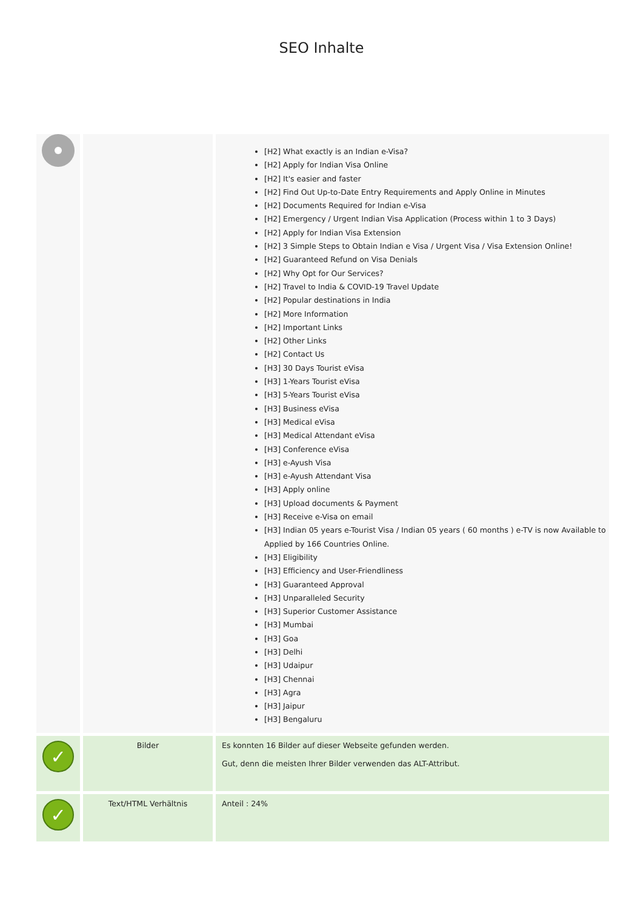SEO Inhalte
| | | [H2] What exactly is an Indian e-Visa? [H2] Apply for Indian Visa Online [H2] It's easier and faster [H2] Find Out Up-to-Date Entry Requirements and Apply Online in Minutes [H2] Documents Required for Indian e-Visa [H2] Emergency / Urgent Indian Visa Application (Process within 1 to 3 Days) [H2] Apply for Indian Visa Extension [H2] 3 Simple Steps to Obtain Indian e Visa / Urgent Visa / Visa Extension Online! [H2] Guaranteed Refund on Visa Denials [H2] Why Opt for Our Services? [H2] Travel to India & COVID-19 Travel Update [H2] Popular destinations in India [H2] More Information [H2] Important Links [H2] Other Links [H2] Contact Us [H3] 30 Days Tourist eVisa [H3] 1-Years Tourist eVisa [H3] 5-Years Tourist eVisa [H3] Business eVisa [H3] Medical eVisa [H3] Medical Attendant eVisa [H3] Conference eVisa [H3] e-Ayush Visa [H3] e-Ayush Attendant Visa [H3] Apply online [H3] Upload documents & Payment [H3] Receive e-Visa on email [H3] Indian 05 years e-Tourist Visa / Indian 05 years ( 60 months ) e-TV is now Available to Applied by 166 Countries Online. [H3] Eligibility [H3] Efficiency and User-Friendliness [H3] Guaranteed Approval [H3] Unparalleled Security [H3] Superior Customer Assistance [H3] Mumbai [H3] Goa [H3] Delhi [H3] Udaipur [H3] Chennai [H3] Agra [H3] Jaipur [H3] Bengaluru |
| ✓ | Bilder | Es konnten 16 Bilder auf dieser Webseite gefunden werden. Gut, denn die meisten Ihrer Bilder verwenden das ALT-Attribut. |
| ✓ | Text/HTML Verhältnis | Anteil : 24% |